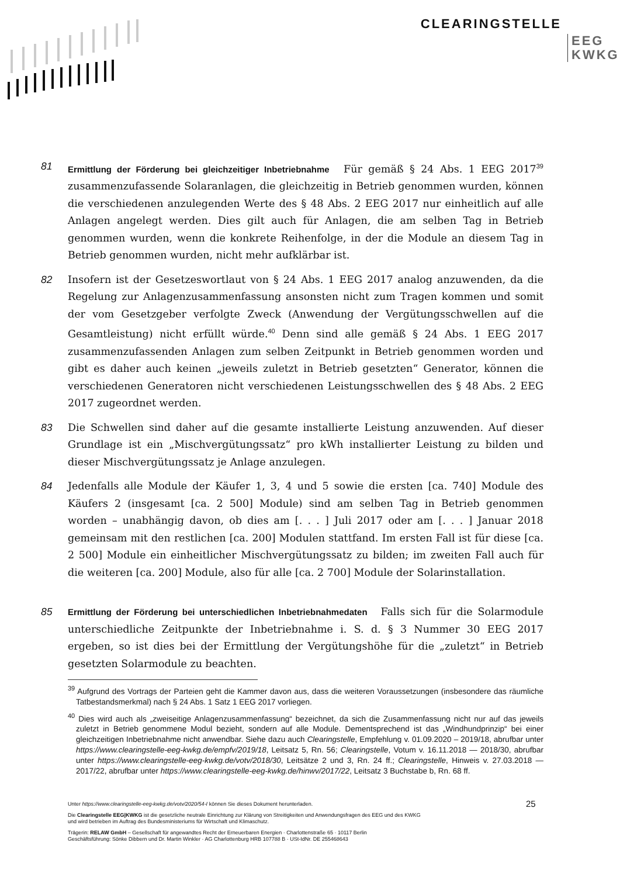CLEARINGSTELLE
EEG
KWKG
81
Ermittlung der Förderung bei gleichzeitiger Inbetriebnahme Für gemäß § 24 Abs. 1 EEG 2017<sup>39</sup> zusammenzufassende Solaranlagen, die gleichzeitig in Betrieb genommen wurden, können die verschiedenen anzulegenden Werte des § 48 Abs. 2 EEG 2017 nur einheitlich auf alle Anlagen angelegt werden. Dies gilt auch für Anlagen, die am selben Tag in Betrieb genommen wurden, wenn die konkrete Reihenfolge, in der die Module an diesem Tag in Betrieb genommen wurden, nicht mehr aufklärbar ist.
82 Insofern ist der Gesetzeswortlaut von § 24 Abs. 1 EEG 2017 analog anzuwenden, da die Regelung zur Anlagenzusammenfassung ansonsten nicht zum Tragen kommen und somit der vom Gesetzgeber verfolgte Zweck (Anwendung der Vergütungsschwellen auf die Gesamtleistung) nicht erfüllt würde.<sup>40</sup> Denn sind alle gemäß § 24 Abs. 1 EEG 2017 zusammenzufassenden Anlagen zum selben Zeitpunkt in Betrieb genommen worden und gibt es daher auch keinen „jeweils zuletzt in Betrieb gesetzten“ Generator, können die verschiedenen Generatoren nicht verschiedenen Leistungsschwellen des § 48 Abs. 2 EEG 2017 zugeordnet werden.
83 Die Schwellen sind daher auf die gesamte installierte Leistung anzuwenden. Auf dieser Grundlage ist ein „Mischvergütungssatz“ pro kWh installierter Leistung zu bilden und dieser Mischvergütungssatz je Anlage anzulegen.
84 Jedenfalls alle Module der Käufer 1, 3, 4 und 5 sowie die ersten [ca. 740] Module des Käufers 2 (insgesamt [ca. 2 500] Module) sind am selben Tag in Betrieb genommen worden – unabhängig davon, ob dies am [. . . ] Juli 2017 oder am [. . . ] Januar 2018 gemeinsam mit den restlichen [ca. 200] Modulen stattfand. Im ersten Fall ist für diese [ca. 2 500] Module ein einheitlicher Mischvergütungssatz zu bilden; im zweiten Fall auch für die weiteren [ca. 200] Module, also für alle [ca. 2 700] Module der Solarinstallation.
85
Ermittlung der Förderung bei unterschiedlichen Inbetriebnahmedaten Falls sich für die Solarmodule unterschiedliche Zeitpunkte der Inbetriebnahme i. S. d. § 3 Nummer 30 EEG 2017 ergeben, so ist dies bei der Ermittlung der Vergütungshöhe für die „zuletzt“ in Betrieb gesetzten Solarmodule zu beachten.
<sup>39</sup> Aufgrund des Vortrags der Parteien geht die Kammer davon aus, dass die weiteren Voraussetzungen (insbesondere das räumliche Tatbestandsmerkmal) nach § 24 Abs. 1 Satz 1 EEG 2017 vorliegen.
<sup>40</sup> Dies wird auch als „zweiseitige Anlagenzusammenfassung“ bezeichnet, da sich die Zusammenfassung nicht nur auf das jeweils zuletzt in Betrieb genommene Modul bezieht, sondern auf alle Module. Dementsprechend ist das „Windhundprinzip“ bei einer gleichzeitigen Inbetriebnahme nicht anwendbar. Siehe dazu auch Clearingstelle, Empfehlung v. 01.09.2020 – 2019/18, abrufbar unter https://www.clearingstelle-eeg-kwkg.de/empfv/2019/18, Leitsatz 5, Rn. 56; Clearingstelle, Votum v. 16.11.2018 — 2018/30, abrufbar unter https://www.clearingstelle-eeg-kwkg.de/votv/2018/30, Leitsätze 2 und 3, Rn. 24 ff.; Clearingstelle, Hinweis v. 27.03.2018 — 2017/22, abrufbar unter https://www.clearingstelle-eeg-kwkg.de/hinwv/2017/22, Leitsatz 3 Buchstabe b, Rn. 68 ff.
Unter https://www.clearingstelle-eeg-kwkg.de/votv/2020/54-I können Sie dieses Dokument herunterladen.
Die Clearingstelle EEG|KWKG ist die gesetzliche neutrale Einrichtung zur Klärung von Streitigkeiten und Anwendungsfragen des EEG und des KWKG
und wird betrieben im Auftrag des Bundesministeriums für Wirtschaft und Klimaschutz.
Trägerin: RELAW GmbH – Gesellschaft für angewandtes Recht der Erneuerbaren Energien · Charlottenstraße 65 · 10117 Berlin
Geschäftsführung: Sönke Dibbern und Dr. Martin Winkler · AG Charlottenburg HRB 107788 B · USt-IdNr. DE 255468643
25